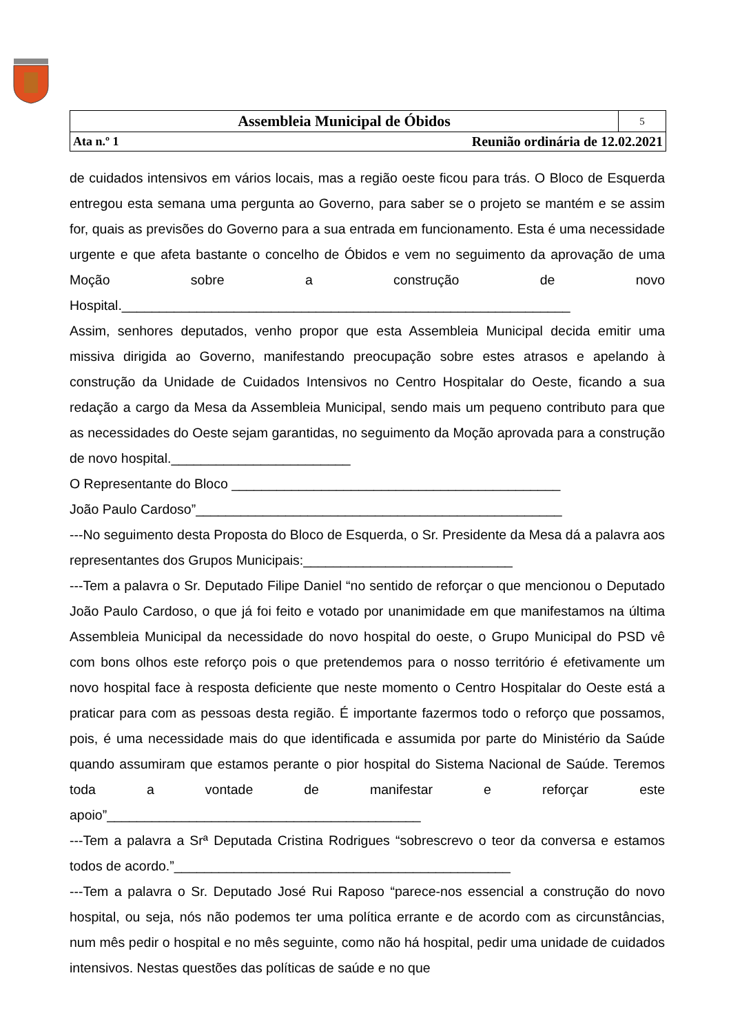| Assembleia Municipal de Óbidos | | 5 |
| Ata n.º 1 | Reunião ordinária de 12.02.2021 | |
de cuidados intensivos em vários locais, mas a região oeste ficou para trás. O Bloco de Esquerda entregou esta semana uma pergunta ao Governo, para saber se o projeto se mantém e se assim for, quais as previsões do Governo para a sua entrada em funcionamento. Esta é uma necessidade urgente e que afeta bastante o concelho de Óbidos e vem no seguimento da aprovação de uma Moção sobre a construção de novo Hospital.____________________________________________________________
Assim, senhores deputados, venho propor que esta Assembleia Municipal decida emitir uma missiva dirigida ao Governo, manifestando preocupação sobre estes atrasos e apelando à construção da Unidade de Cuidados Intensivos no Centro Hospitalar do Oeste, ficando a sua redação a cargo da Mesa da Assembleia Municipal, sendo mais um pequeno contributo para que as necessidades do Oeste sejam garantidas, no seguimento da Moção aprovada para a construção de novo hospital.________________________
O Representante do Bloco ____________________________________________
João Paulo Cardoso”_________________________________________________
---No seguimento desta Proposta do Bloco de Esquerda, o Sr. Presidente da Mesa dá a palavra aos representantes dos Grupos Municipais:____________________________
---Tem a palavra o Sr. Deputado Filipe Daniel “no sentido de reforçar o que mencionou o Deputado João Paulo Cardoso, o que já foi feito e votado por unanimidade em que manifestamos na última Assembleia Municipal da necessidade do novo hospital do oeste, o Grupo Municipal do PSD vê com bons olhos este reforço pois o que pretendemos para o nosso território é efetivamente um novo hospital face à resposta deficiente que neste momento o Centro Hospitalar do Oeste está a praticar para com as pessoas desta região. É importante fazermos todo o reforço que possamos, pois, é uma necessidade mais do que identificada e assumida por parte do Ministério da Saúde quando assumiram que estamos perante o pior hospital do Sistema Nacional de Saúde. Teremos toda a vontade de manifestar e reforçar este apoio”__________________________________________
---Tem a palavra a Srª Deputada Cristina Rodrigues “sobrescrevo o teor da conversa e estamos todos de acordo.”_____________________________________________
---Tem a palavra o Sr. Deputado José Rui Raposo “parece-nos essencial a construção do novo hospital, ou seja, nós não podemos ter uma política errante e de acordo com as circunstâncias, num mês pedir o hospital e no mês seguinte, como não há hospital, pedir uma unidade de cuidados intensivos. Nestas questões das políticas de saúde e no que